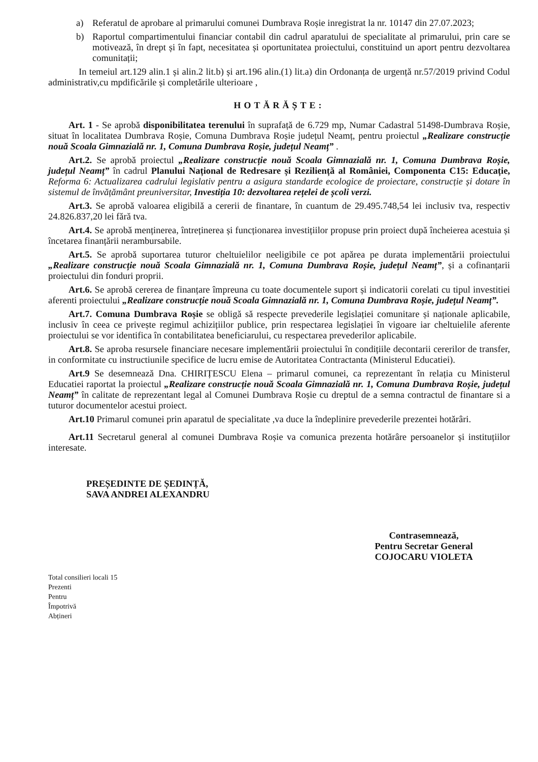a) Referatul de aprobare al primarului comunei Dumbrava Roșie inregistrat la nr. 10147 din 27.07.2023;
b) Raportul compartimentului financiar contabil din cadrul aparatului de specialitate al primarului, prin care se motivează, în drept și în fapt, necesitatea și oportunitatea proiectului, constituind un aport pentru dezvoltarea comunitații;
In temeiul art.129 alin.1 și alin.2 lit.b) și art.196 alin.(1) lit.a) din Ordonanța de urgență nr.57/2019 privind Codul administrativ,cu mpdificările și completările ulterioare ,
HOTĂRĂȘTE:
Art. 1 - Se aprobă disponibilitatea terenului în suprafață de 6.729 mp, Numar Cadastral 51498-Dumbrava Roșie, situat în localitatea Dumbrava Roșie, Comuna Dumbrava Roșie județul Neamț, pentru proiectul „Realizare construcție nouă Scoala Gimnazială nr. 1, Comuna Dumbrava Roșie, județul Neamț” .
Art.2. Se aprobă proiectul „Realizare construcție nouă Scoala Gimnazială nr. 1, Comuna Dumbrava Roșie, județul Neamț” în cadrul Planului Național de Redresare și Reziliență al României, Componenta C15: Educație, Reforma 6: Actualizarea cadrului legislativ pentru a asigura standarde ecologice de proiectare, construcție și dotare în sistemul de învățământ preuniversitar, Investiția 10: dezvoltarea rețelei de școli verzi.
Art.3. Se aprobă valoarea eligibilă a cererii de finantare, în cuantum de 29.495.748,54 lei inclusiv tva, respectiv 24.826.837,20 lei fără tva.
Art.4. Se aprobă menținerea, întreținerea și funcționarea investițiilor propuse prin proiect după încheierea acestuia și încetarea finanțării nerambursabile.
Art.5. Se aprobă suportarea tuturor cheltuielilor neeligibile ce pot apărea pe durata implementării proiectului „Realizare construcție nouă Scoala Gimnazială nr. 1, Comuna Dumbrava Roșie, județul Neamț”, și a cofinanțarii proiectului din fonduri proprii.
Art.6. Se aprobă cererea de finanțare împreuna cu toate documentele suport și indicatorii corelati cu tipul investitiei aferenti proiectului „Realizare construcție nouă Scoala Gimnazială nr. 1, Comuna Dumbrava Roșie, județul Neamț”.
Art.7. Comuna Dumbrava Roșie se obligă să respecte prevederile legislației comunitare și naționale aplicabile, inclusiv în ceea ce privește regimul achizițiilor publice, prin respectarea legislației în vigoare iar cheltuielile aferente proiectului se vor identifica în contabilitatea beneficiarului, cu respectarea prevederilor aplicabile.
Art.8. Se aproba resursele financiare necesare implementării proiectului în condițiile decontarii cererilor de transfer, in conformitate cu instructiunile specifice de lucru emise de Autoritatea Contractanta (Ministerul Educatiei).
Art.9 Se desemnează Dna. CHIRIȚESCU Elena – primarul comunei, ca reprezentant în relația cu Ministerul Educatiei raportat la proiectul „Realizare construcție nouă Scoala Gimnazială nr. 1, Comuna Dumbrava Roșie, județul Neamț” în calitate de reprezentant legal al Comunei Dumbrava Roșie cu dreptul de a semna contractul de finantare si a tuturor documentelor acestui proiect.
Art.10 Primarul comunei prin aparatul de specialitate ,va duce la îndeplinire prevederile prezentei hotărâri.
Art.11 Secretarul general al comunei Dumbrava Roșie va comunica prezenta hotărâre persoanelor și instituțiilor interesate.
PREȘEDINTE DE ȘEDINȚĂ,
SAVA ANDREI ALEXANDRU
Contrasemnează,
Pentru Secretar General
COJOCARU VIOLETA
Total consilieri locali 15
Prezenti
Pentru
Împotrivă
Abțineri